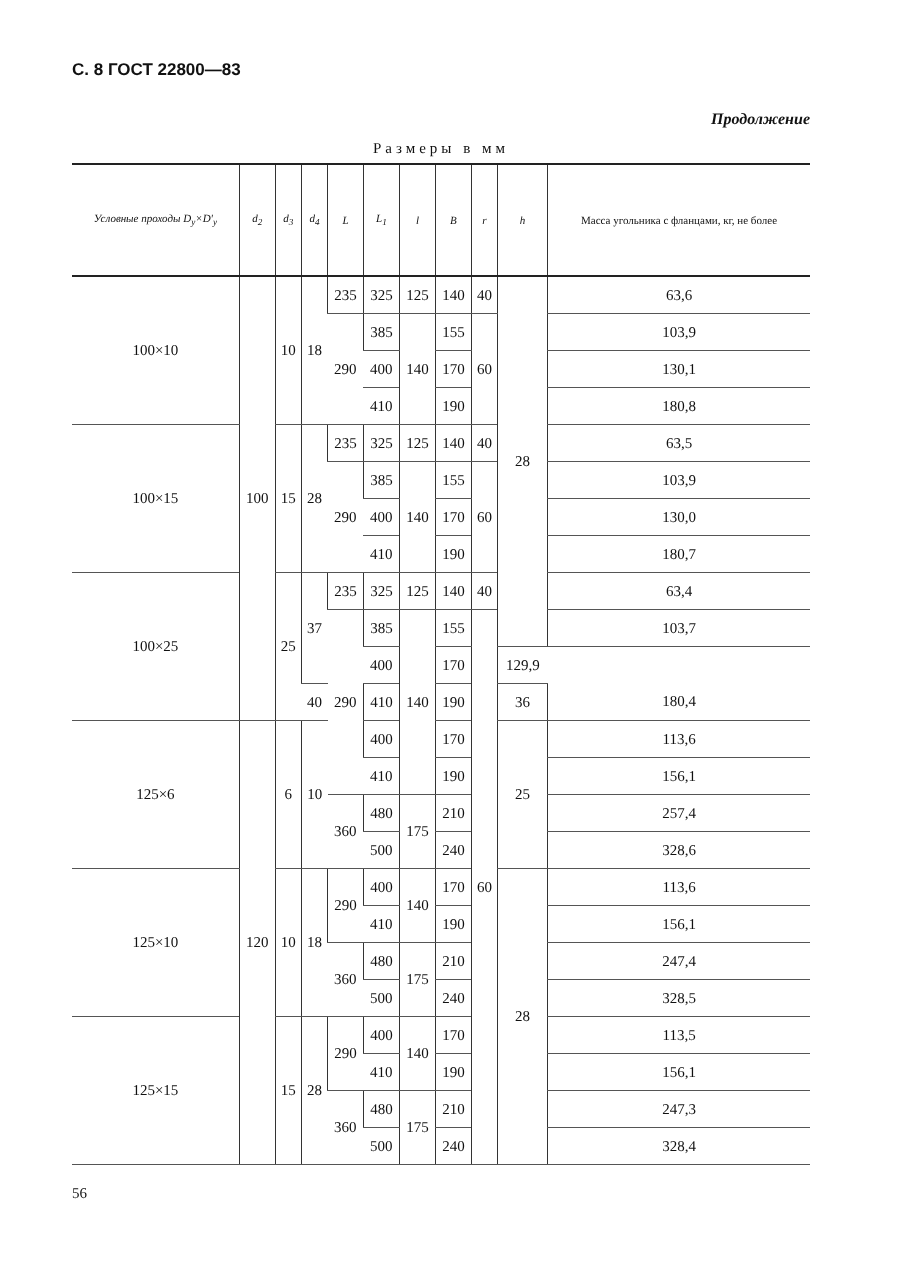С. 8 ГОСТ 22800—83
Продолжение
Размеры в мм
| Условные проходы D<sub>y</sub>×D'<sub>y</sub> | d<sub>2</sub> | d<sub>3</sub> | d<sub>4</sub> | L | L<sub>1</sub> | l | B | r | h | Масса угольника с фланцами, кг, не более |
| --- | --- | --- | --- | --- | --- | --- | --- | --- | --- | --- |
| 100×10 | 100 | 10 | 18 | 235 | 325 | 125 | 140 | 40 | 28 | 63,6 |
| | | | | 290 | 385 | 140 | 155 | 60 | | 103,9 |
| | | | | | 400 | | 170 | | | 130,1 |
| | | | | | 410 | | 190 | | | 180,8 |
| 100×15 | | 15 | 28 | 235 | 325 | 125 | 140 | 40 | | 63,5 |
| | | | | 290 | 385 | 140 | 155 | 60 | | 103,9 |
| | | | | | 400 | | 170 | | | 130,0 |
| | | | | | 410 | | 190 | | | 180,7 |
| 100×25 | | 25 | 37 | 235 | 325 | 125 | 140 | 40 | | 63,4 |
| | | | | 290 | 385 | 140 | 155 | 60 | | 103,7 |
| | | | | | 400 | | 170 | | 129,9 | |
| | | | 40 | | 410 | | 190 | | 36 | 180,4 |
| 125×6 | 120 | 6 | 10 | | 400 | | 170 | | 25 | 113,6 |
| | | | | | 410 | | 190 | | | 156,1 |
| | | | | 360 | 480 | 175 | 210 | | | 257,4 |
| | | | | | 500 | | 240 | | | 328,6 |
| 125×10 | | 10 | 18 | 290 | 400 | 140 | 170 | | 28 | 113,6 |
| | | | | | 410 | | 190 | | | 156,1 |
| | | | | 360 | 480 | 175 | 210 | | | 247,4 |
| | | | | | 500 | | 240 | | | 328,5 |
| 125×15 | | 15 | 28 | 290 | 400 | 140 | 170 | | | 113,5 |
| | | | | | 410 | | 190 | | | 156,1 |
| | | | | 360 | 480 | 175 | 210 | | | 247,3 |
| | | | | | 500 | | 240 | | | 328,4 |
56